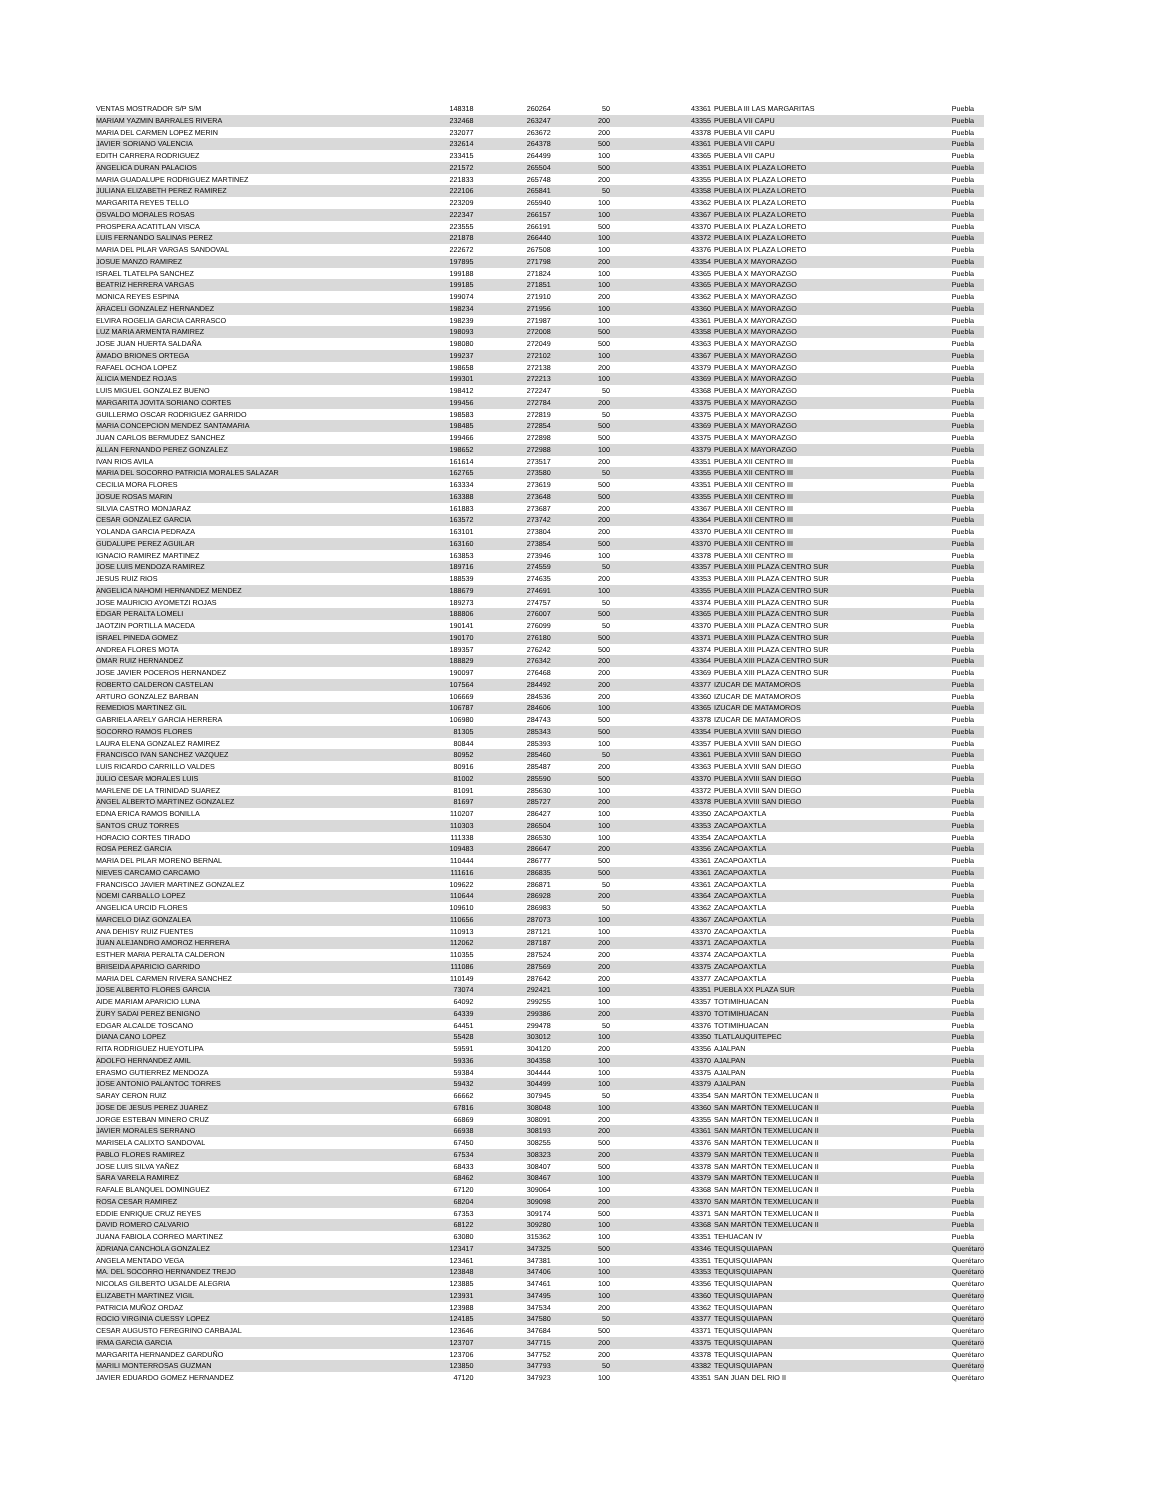| VENTAS MOSTRADOR S/P S/M | 148318 | 260264 | 50 | 43361 | PUEBLA III LAS MARGARITAS | Puebla |
| MARIAM YAZMIN BARRALES RIVERA | 232468 | 263247 | 200 | 43355 | PUEBLA VII CAPU | Puebla |
| MARIA DEL CARMEN LOPEZ MERIN | 232077 | 263672 | 200 | 43378 | PUEBLA VII CAPU | Puebla |
| JAVIER SORIANO VALENCIA | 232614 | 264378 | 500 | 43361 | PUEBLA VII CAPU | Puebla |
| EDITH CARRERA RODRIGUEZ | 233415 | 264499 | 100 | 43365 | PUEBLA VII CAPU | Puebla |
| ANGELICA DURAN PALACIOS | 221572 | 265504 | 500 | 43351 | PUEBLA IX PLAZA LORETO | Puebla |
| MARIA GUADALUPE RODRIGUEZ MARTINEZ | 221833 | 265748 | 200 | 43355 | PUEBLA IX PLAZA LORETO | Puebla |
| JULIANA ELIZABETH PEREZ RAMIREZ | 222106 | 265841 | 50 | 43358 | PUEBLA IX PLAZA LORETO | Puebla |
| MARGARITA REYES TELLO | 223209 | 265940 | 100 | 43362 | PUEBLA IX PLAZA LORETO | Puebla |
| OSVALDO MORALES ROSAS | 222347 | 266157 | 100 | 43367 | PUEBLA IX PLAZA LORETO | Puebla |
| PROSPERA ACATITLAN VISCA | 223555 | 266191 | 500 | 43370 | PUEBLA IX PLAZA LORETO | Puebla |
| LUIS FERNANDO SALINAS PEREZ | 221878 | 266440 | 100 | 43372 | PUEBLA IX PLAZA LORETO | Puebla |
| MARIA DEL PILAR VARGAS SANDOVAL | 222672 | 267508 | 100 | 43376 | PUEBLA IX PLAZA LORETO | Puebla |
| JOSUE MANZO RAMIREZ | 197895 | 271798 | 200 | 43354 | PUEBLA X MAYORAZGO | Puebla |
| ISRAEL TLATELPA SANCHEZ | 199188 | 271824 | 100 | 43365 | PUEBLA X MAYORAZGO | Puebla |
| BEATRIZ HERRERA VARGAS | 199185 | 271851 | 100 | 43365 | PUEBLA X MAYORAZGO | Puebla |
| MONICA REYES ESPINA | 199074 | 271910 | 200 | 43362 | PUEBLA X MAYORAZGO | Puebla |
| ARACELI GONZALEZ HERNANDEZ | 198234 | 271956 | 100 | 43360 | PUEBLA X MAYORAZGO | Puebla |
| ELVIRA ROGELIA GARCIA CARRASCO | 198239 | 271987 | 100 | 43361 | PUEBLA X MAYORAZGO | Puebla |
| LUZ MARIA ARMENTA RAMIREZ | 198093 | 272008 | 500 | 43358 | PUEBLA X MAYORAZGO | Puebla |
| JOSE JUAN HUERTA SALDAÑA | 198080 | 272049 | 500 | 43363 | PUEBLA X MAYORAZGO | Puebla |
| AMADO BRIONES ORTEGA | 199237 | 272102 | 100 | 43367 | PUEBLA X MAYORAZGO | Puebla |
| RAFAEL OCHOA LOPEZ | 198658 | 272138 | 200 | 43379 | PUEBLA X MAYORAZGO | Puebla |
| ALICIA MENDEZ ROJAS | 199301 | 272213 | 100 | 43369 | PUEBLA X MAYORAZGO | Puebla |
| LUIS MIGUEL GONZALEZ BUENO | 198412 | 272247 | 50 | 43368 | PUEBLA X MAYORAZGO | Puebla |
| MARGARITA JOVITA SORIANO CORTES | 199456 | 272784 | 200 | 43375 | PUEBLA X MAYORAZGO | Puebla |
| GUILLERMO OSCAR RODRIGUEZ GARRIDO | 198583 | 272819 | 50 | 43375 | PUEBLA X MAYORAZGO | Puebla |
| MARIA CONCEPCION MENDEZ SANTAMARIA | 198485 | 272854 | 500 | 43369 | PUEBLA X MAYORAZGO | Puebla |
| JUAN CARLOS BERMUDEZ SANCHEZ | 199466 | 272898 | 500 | 43375 | PUEBLA X MAYORAZGO | Puebla |
| ALLAN FERNANDO PEREZ GONZALEZ | 198652 | 272988 | 100 | 43379 | PUEBLA X MAYORAZGO | Puebla |
| IVAN RIOS AVILA | 161614 | 273517 | 200 | 43351 | PUEBLA XII CENTRO III | Puebla |
| MARIA DEL SOCORRO PATRICIA MORALES SALAZAR | 162765 | 273580 | 50 | 43355 | PUEBLA XII CENTRO III | Puebla |
| CECILIA MORA FLORES | 163334 | 273619 | 500 | 43351 | PUEBLA XII CENTRO III | Puebla |
| JOSUE ROSAS MARIN | 163388 | 273648 | 500 | 43355 | PUEBLA XII CENTRO III | Puebla |
| SILVIA CASTRO MONJARAZ | 161883 | 273687 | 200 | 43367 | PUEBLA XII CENTRO III | Puebla |
| CESAR GONZALEZ GARCIA | 163572 | 273742 | 200 | 43364 | PUEBLA XII CENTRO III | Puebla |
| YOLANDA GARCIA PEDRAZA | 163101 | 273804 | 200 | 43370 | PUEBLA XII CENTRO III | Puebla |
| GUDALUPE PEREZ AGUILAR | 163160 | 273854 | 500 | 43370 | PUEBLA XII CENTRO III | Puebla |
| IGNACIO RAMIREZ MARTINEZ | 163853 | 273946 | 100 | 43378 | PUEBLA XII CENTRO III | Puebla |
| JOSE LUIS MENDOZA RAMIREZ | 189716 | 274559 | 50 | 43357 | PUEBLA XIII PLAZA CENTRO SUR | Puebla |
| JESUS RUIZ RIOS | 188539 | 274635 | 200 | 43353 | PUEBLA XIII PLAZA CENTRO SUR | Puebla |
| ANGELICA NAHOMI HERNANDEZ MENDEZ | 188679 | 274691 | 100 | 43355 | PUEBLA XIII PLAZA CENTRO SUR | Puebla |
| JOSE MAURICIO AYOMETZI ROJAS | 189273 | 274757 | 50 | 43374 | PUEBLA XIII PLAZA CENTRO SUR | Puebla |
| EDGAR PERALTA LOMELI | 188806 | 276007 | 500 | 43365 | PUEBLA XIII PLAZA CENTRO SUR | Puebla |
| JAOTZIN PORTILLA MACEDA | 190141 | 276099 | 50 | 43370 | PUEBLA XIII PLAZA CENTRO SUR | Puebla |
| ISRAEL PINEDA GOMEZ | 190170 | 276180 | 500 | 43371 | PUEBLA XIII PLAZA CENTRO SUR | Puebla |
| ANDREA FLORES MOTA | 189357 | 276242 | 500 | 43374 | PUEBLA XIII PLAZA CENTRO SUR | Puebla |
| OMAR RUIZ HERNANDEZ | 188829 | 276342 | 200 | 43364 | PUEBLA XIII PLAZA CENTRO SUR | Puebla |
| JOSE JAVIER POCEROS HERNANDEZ | 190097 | 276468 | 200 | 43369 | PUEBLA XIII PLAZA CENTRO SUR | Puebla |
| ROBERTO CALDERON CASTELAN | 107564 | 284492 | 200 | 43377 | IZUCAR DE MATAMOROS | Puebla |
| ARTURO GONZALEZ BARBAN | 106669 | 284536 | 200 | 43360 | IZUCAR DE MATAMOROS | Puebla |
| REMEDIOS MARTINEZ GIL | 106787 | 284606 | 100 | 43365 | IZUCAR DE MATAMOROS | Puebla |
| GABRIELA ARELY GARCIA HERRERA | 106980 | 284743 | 500 | 43378 | IZUCAR DE MATAMOROS | Puebla |
| SOCORRO RAMOS FLORES | 81305 | 285343 | 500 | 43354 | PUEBLA XVIII SAN DIEGO | Puebla |
| LAURA ELENA GONZALEZ RAMIREZ | 80844 | 285393 | 100 | 43357 | PUEBLA XVIII SAN DIEGO | Puebla |
| FRANCISCO IVAN SANCHEZ VAZQUEZ | 80952 | 285460 | 50 | 43361 | PUEBLA XVIII SAN DIEGO | Puebla |
| LUIS RICARDO CARRILLO VALDES | 80916 | 285487 | 200 | 43363 | PUEBLA XVIII SAN DIEGO | Puebla |
| JULIO CESAR MORALES LUIS | 81002 | 285590 | 500 | 43370 | PUEBLA XVIII SAN DIEGO | Puebla |
| MARLENE DE LA TRINIDAD SUAREZ | 81091 | 285630 | 100 | 43372 | PUEBLA XVIII SAN DIEGO | Puebla |
| ANGEL ALBERTO MARTINEZ GONZALEZ | 81697 | 285727 | 200 | 43378 | PUEBLA XVIII SAN DIEGO | Puebla |
| EDNA ERICA RAMOS BONILLA | 110207 | 286427 | 100 | 43350 | ZACAPOAXTLA | Puebla |
| SANTOS CRUZ TORRES | 110303 | 286504 | 100 | 43353 | ZACAPOAXTLA | Puebla |
| HORACIO CORTES TIRADO | 111338 | 286530 | 100 | 43354 | ZACAPOAXTLA | Puebla |
| ROSA PEREZ GARCIA | 109483 | 286647 | 200 | 43356 | ZACAPOAXTLA | Puebla |
| MARIA DEL PILAR MORENO BERNAL | 110444 | 286777 | 500 | 43361 | ZACAPOAXTLA | Puebla |
| NIEVES CARCAMO CARCAMO | 111616 | 286835 | 500 | 43361 | ZACAPOAXTLA | Puebla |
| FRANCISCO JAVIER MARTINEZ GONZALEZ | 109622 | 286871 | 50 | 43361 | ZACAPOAXTLA | Puebla |
| NOEMI CARBALLO LOPEZ | 110644 | 286928 | 200 | 43364 | ZACAPOAXTLA | Puebla |
| ANGELICA URCID FLORES | 109610 | 286983 | 50 | 43362 | ZACAPOAXTLA | Puebla |
| MARCELO DIAZ GONZALEA | 110656 | 287073 | 100 | 43367 | ZACAPOAXTLA | Puebla |
| ANA DEHISY RUIZ FUENTES | 110913 | 287121 | 100 | 43370 | ZACAPOAXTLA | Puebla |
| JUAN ALEJANDRO AMOROZ HERRERA | 112062 | 287187 | 200 | 43371 | ZACAPOAXTLA | Puebla |
| ESTHER MARIA PERALTA CALDERON | 110355 | 287524 | 200 | 43374 | ZACAPOAXTLA | Puebla |
| BRISEIDA APARICIO GARRIDO | 111086 | 287569 | 200 | 43375 | ZACAPOAXTLA | Puebla |
| MARIA DEL CARMEN RIVERA SANCHEZ | 110149 | 287642 | 200 | 43377 | ZACAPOAXTLA | Puebla |
| JOSE ALBERTO FLORES GARCIA | 73074 | 292421 | 100 | 43351 | PUEBLA XX PLAZA SUR | Puebla |
| AIDE MARIAM APARICIO LUNA | 64092 | 299255 | 100 | 43357 | TOTIMIHUACAN | Puebla |
| ZURY SADAI PEREZ BENIGNO | 64339 | 299386 | 200 | 43370 | TOTIMIHUACAN | Puebla |
| EDGAR ALCALDE TOSCANO | 64451 | 299478 | 50 | 43376 | TOTIMIHUACAN | Puebla |
| DIANA CANO LOPEZ | 55428 | 303012 | 100 | 43350 | TLATLAUQUITEPEC | Puebla |
| RITA RODRIGUEZ HUEYOTLIPA | 59591 | 304120 | 200 | 43356 | AJALPAN | Puebla |
| ADOLFO HERNANDEZ AMIL | 59336 | 304358 | 100 | 43370 | AJALPAN | Puebla |
| ERASMO GUTIERREZ MENDOZA | 59384 | 304444 | 100 | 43375 | AJALPAN | Puebla |
| JOSE ANTONIO PALANTOC TORRES | 59432 | 304499 | 100 | 43379 | AJALPAN | Puebla |
| SARAY CERON RUIZ | 66662 | 307945 | 50 | 43354 | SAN MARTÖN TEXMELUCAN II | Puebla |
| JOSE DE JESUS PEREZ JUAREZ | 67816 | 308048 | 100 | 43360 | SAN MARTÖN TEXMELUCAN II | Puebla |
| JORGE ESTEBAN MINERO CRUZ | 66869 | 308091 | 200 | 43355 | SAN MARTÖN TEXMELUCAN II | Puebla |
| JAVIER MORALES SERRANO | 66938 | 308193 | 200 | 43361 | SAN MARTÖN TEXMELUCAN II | Puebla |
| MARISELA CALIXTO SANDOVAL | 67450 | 308255 | 500 | 43376 | SAN MARTÖN TEXMELUCAN II | Puebla |
| PABLO FLORES RAMIREZ | 67534 | 308323 | 200 | 43379 | SAN MARTÖN TEXMELUCAN II | Puebla |
| JOSE LUIS SILVA YAÑEZ | 68433 | 308407 | 500 | 43378 | SAN MARTÖN TEXMELUCAN II | Puebla |
| SARA VARELA RAMIREZ | 68462 | 308467 | 100 | 43379 | SAN MARTÖN TEXMELUCAN II | Puebla |
| RAFALE BLANQUEL DOMINGUEZ | 67120 | 309064 | 100 | 43368 | SAN MARTÖN TEXMELUCAN II | Puebla |
| ROSA CESAR RAMIREZ | 68204 | 309098 | 200 | 43370 | SAN MARTÖN TEXMELUCAN II | Puebla |
| EDDIE ENRIQUE CRUZ REYES | 67353 | 309174 | 500 | 43371 | SAN MARTÖN TEXMELUCAN II | Puebla |
| DAVID ROMERO CALVARIO | 68122 | 309280 | 100 | 43368 | SAN MARTÖN TEXMELUCAN II | Puebla |
| JUANA FABIOLA CORREO MARTINEZ | 63080 | 315362 | 100 | 43351 | TEHUACAN IV | Puebla |
| ADRIANA CANCHOLA GONZALEZ | 123417 | 347325 | 500 | 43346 | TEQUISQUIAPAN | Querétaro |
| ANGELA MENTADO VEGA | 123461 | 347381 | 100 | 43351 | TEQUISQUIAPAN | Querétaro |
| MA. DEL SOCORRO HERNANDEZ TREJO | 123848 | 347406 | 100 | 43353 | TEQUISQUIAPAN | Querétaro |
| NICOLAS GILBERTO UGALDE ALEGRIA | 123885 | 347461 | 100 | 43356 | TEQUISQUIAPAN | Querétaro |
| ELIZABETH MARTINEZ VIGIL | 123931 | 347495 | 100 | 43360 | TEQUISQUIAPAN | Querétaro |
| PATRICIA MUÑOZ ORDAZ | 123988 | 347534 | 200 | 43362 | TEQUISQUIAPAN | Querétaro |
| ROCIO VIRGINIA CUESSY LOPEZ | 124185 | 347580 | 50 | 43377 | TEQUISQUIAPAN | Querétaro |
| CESAR AUGUSTO FEREGRINO CARBAJAL | 123646 | 347684 | 500 | 43371 | TEQUISQUIAPAN | Querétaro |
| IRMA GARCIA GARCIA | 123707 | 347715 | 200 | 43375 | TEQUISQUIAPAN | Querétaro |
| MARGARITA HERNANDEZ GARDUÑO | 123706 | 347752 | 200 | 43378 | TEQUISQUIAPAN | Querétaro |
| MARILI MONTERROSAS GUZMAN | 123850 | 347793 | 50 | 43382 | TEQUISQUIAPAN | Querétaro |
| JAVIER EDUARDO GOMEZ HERNANDEZ | 47120 | 347923 | 100 | 43351 | SAN JUAN DEL RIO II | Querétaro |